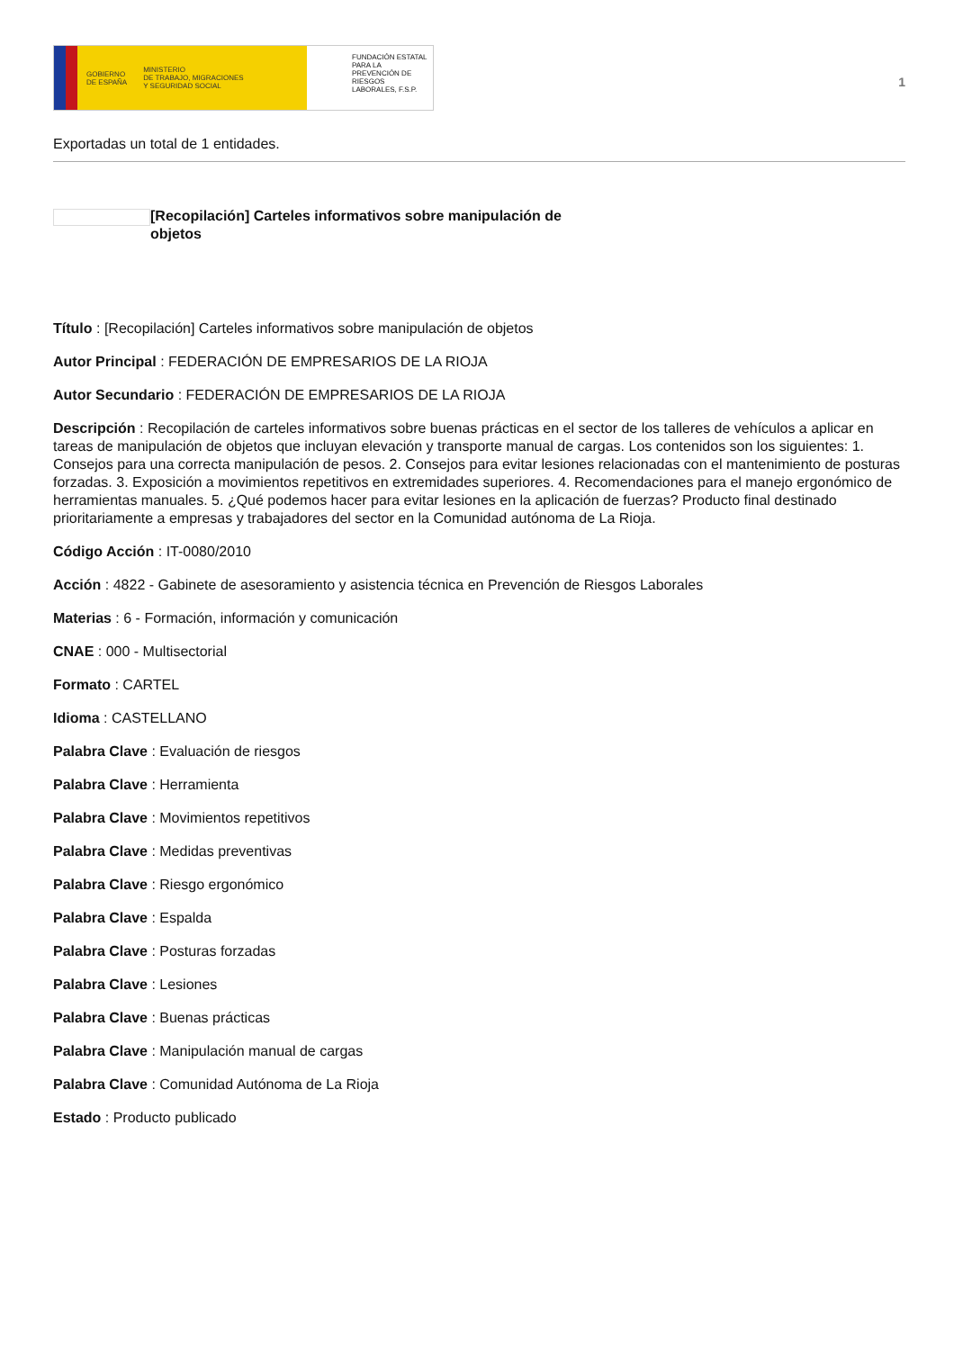GOBIERNO
DE ESPAÑA MINISTERIO
DE TRABAJO, MIGRACIONES
Y SEGURIDAD SOCIAL
FUNDACIÓN ESTATAL PARA LA PREVENCIÓN DE RIESGOS LABORALES, F.S.P.
1
Exportadas un total de 1 entidades.
[Recopilación] Carteles informativos sobre manipulación de objetos
Título : [Recopilación] Carteles informativos sobre manipulación de objetos
Autor Principal : FEDERACIÓN DE EMPRESARIOS DE LA RIOJA
Autor Secundario : FEDERACIÓN DE EMPRESARIOS DE LA RIOJA
Descripción : Recopilación de carteles informativos sobre buenas prácticas en el sector de los talleres de vehículos a aplicar en tareas de manipulación de objetos que incluyan elevación y transporte manual de cargas. Los contenidos son los siguientes: 1. Consejos para una correcta manipulación de pesos. 2. Consejos para evitar lesiones relacionadas con el mantenimiento de posturas forzadas. 3. Exposición a movimientos repetitivos en extremidades superiores. 4. Recomendaciones para el manejo ergonómico de herramientas manuales. 5. ¿Qué podemos hacer para evitar lesiones en la aplicación de fuerzas? Producto final destinado prioritariamente a empresas y trabajadores del sector en la Comunidad autónoma de La Rioja.
Código Acción : IT-0080/2010
Acción : 4822 - Gabinete de asesoramiento y asistencia técnica en Prevención de Riesgos Laborales
Materias : 6 - Formación, información y comunicación
CNAE : 000 - Multisectorial
Formato : CARTEL
Idioma : CASTELLANO
Palabra Clave : Evaluación de riesgos
Palabra Clave : Herramienta
Palabra Clave : Movimientos repetitivos
Palabra Clave : Medidas preventivas
Palabra Clave : Riesgo ergonómico
Palabra Clave : Espalda
Palabra Clave : Posturas forzadas
Palabra Clave : Lesiones
Palabra Clave : Buenas prácticas
Palabra Clave : Manipulación manual de cargas
Palabra Clave : Comunidad Autónoma de La Rioja
Estado : Producto publicado